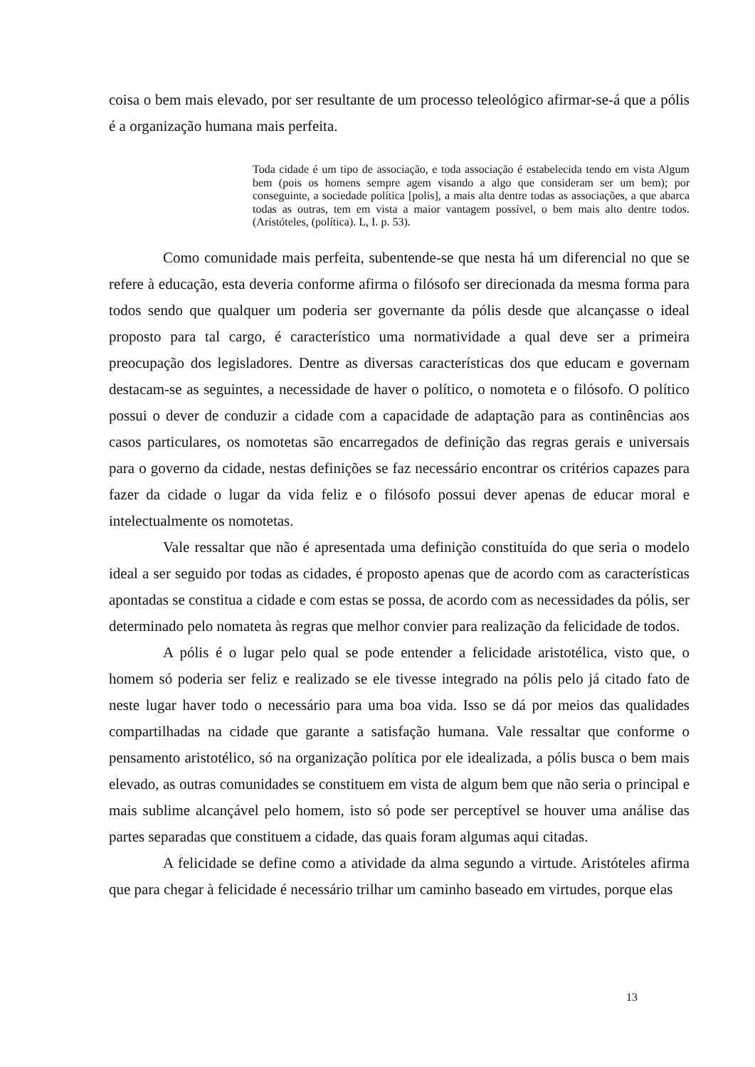coisa o bem mais elevado, por ser resultante de um processo teleológico afirmar-se-á que a pólis é a organização humana mais perfeita.
Toda cidade é um tipo de associação, e toda associação é estabelecida tendo em vista Algum bem (pois os homens sempre agem visando a algo que consideram ser um bem); por conseguinte, a sociedade política [polis], a mais alta dentre todas as associações, a que abarca todas as outras, tem em vista a maior vantagem possível, o bem mais alto dentre todos. (Aristóteles, (política). L, I. p. 53).
Como comunidade mais perfeita, subentende-se que nesta há um diferencial no que se refere à educação, esta deveria conforme afirma o filósofo ser direcionada da mesma forma para todos sendo que qualquer um poderia ser governante da pólis desde que alcançasse o ideal proposto para tal cargo, é característico uma normatividade a qual deve ser a primeira preocupação dos legisladores. Dentre as diversas características dos que educam e governam destacam-se as seguintes, a necessidade de haver o político, o nomoteta e o filósofo. O político possui o dever de conduzir a cidade com a capacidade de adaptação para as continências aos casos particulares, os nomotetas são encarregados de definição das regras gerais e universais para o governo da cidade, nestas definições se faz necessário encontrar os critérios capazes para fazer da cidade o lugar da vida feliz e o filósofo possui dever apenas de educar moral e intelectualmente os nomotetas.
Vale ressaltar que não é apresentada uma definição constituída do que seria o modelo ideal a ser seguido por todas as cidades, é proposto apenas que de acordo com as características apontadas se constitua a cidade e com estas se possa, de acordo com as necessidades da pólis, ser determinado pelo nomateta às regras que melhor convier para realização da felicidade de todos.
A pólis é o lugar pelo qual se pode entender a felicidade aristotélica, visto que, o homem só poderia ser feliz e realizado se ele tivesse integrado na pólis pelo já citado fato de neste lugar haver todo o necessário para uma boa vida. Isso se dá por meios das qualidades compartilhadas na cidade que garante a satisfação humana. Vale ressaltar que conforme o pensamento aristotélico, só na organização política por ele idealizada, a pólis busca o bem mais elevado, as outras comunidades se constituem em vista de algum bem que não seria o principal e mais sublime alcançável pelo homem, isto só pode ser perceptível se houver uma análise das partes separadas que constituem a cidade, das quais foram algumas aqui citadas.
A felicidade se define como a atividade da alma segundo a virtude. Aristóteles afirma que para chegar à felicidade é necessário trilhar um caminho baseado em virtudes, porque elas
13